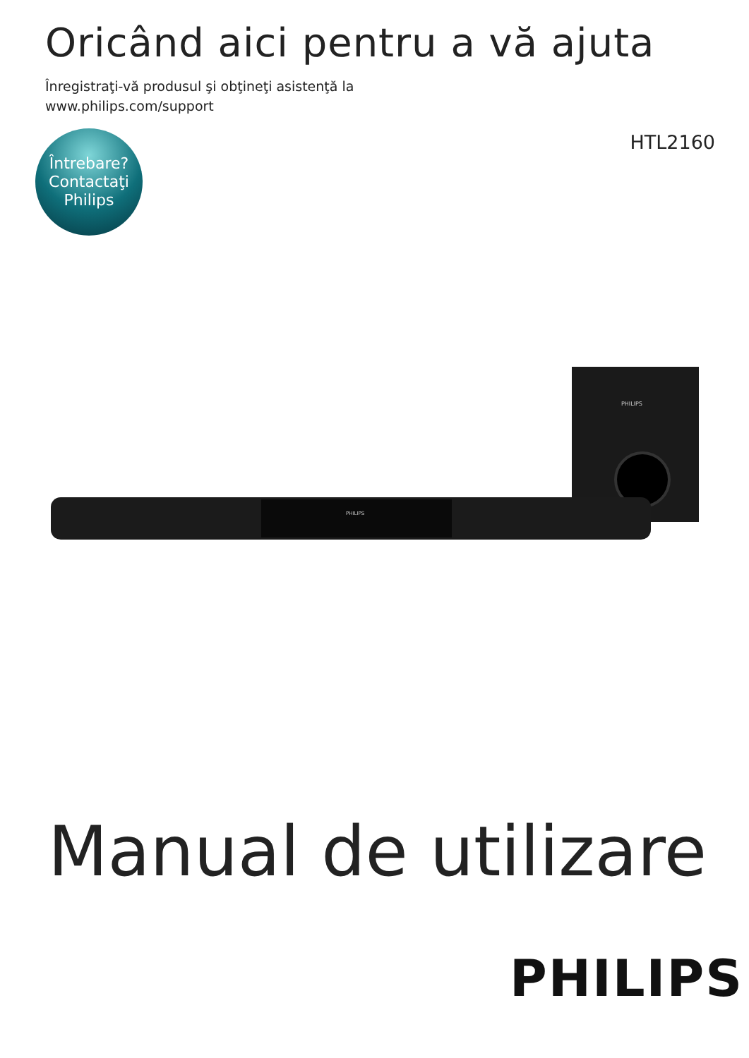Oricând aici pentru a vă ajuta
Înregistraţi-vă produsul şi obţineţi asistenţă la
www.philips.com/support
Întrebare?
Contactaţi
Philips
HTL2160
PHILIPS
PHILIPS
Manual de utilizare
PHILIPS